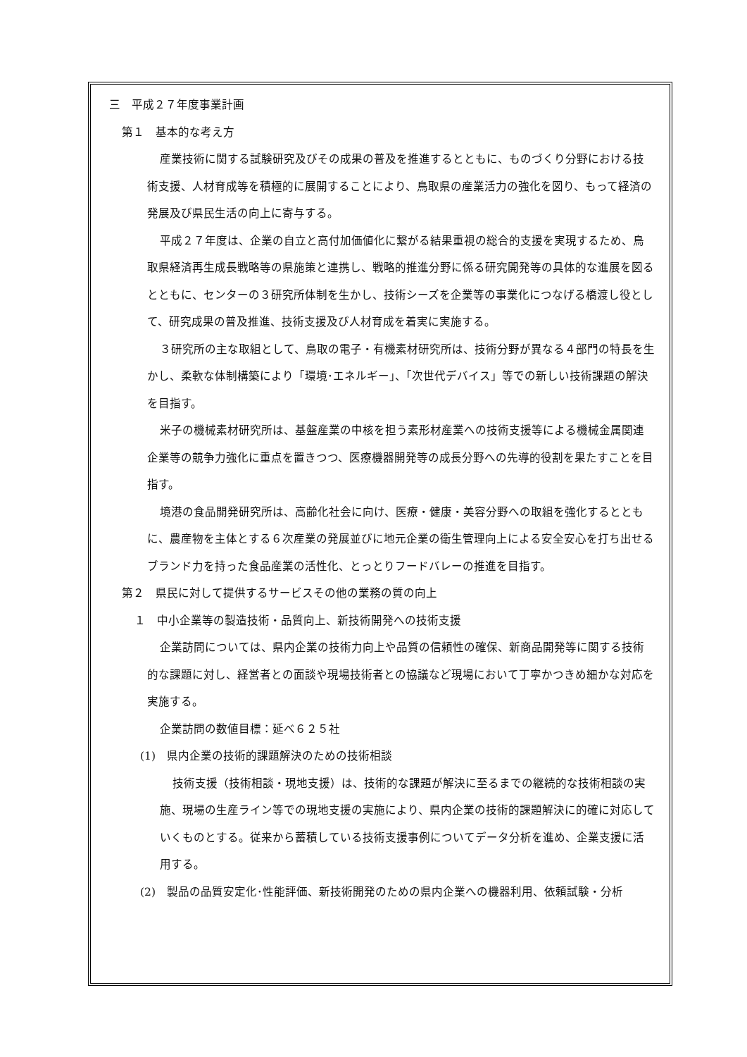三　平成２７年度事業計画
第１　基本的な考え方
産業技術に関する試験研究及びその成果の普及を推進するとともに、ものづくり分野における技術支援、人材育成等を積極的に展開することにより、鳥取県の産業活力の強化を図り、もって経済の発展及び県民生活の向上に寄与する。
平成２７年度は、企業の自立と高付加価値化に繋がる結果重視の総合的支援を実現するため、鳥取県経済再生成長戦略等の県施策と連携し、戦略的推進分野に係る研究開発等の具体的な進展を図るとともに、センターの３研究所体制を生かし、技術シーズを企業等の事業化につなげる橋渡し役として、研究成果の普及推進、技術支援及び人材育成を着実に実施する。
３研究所の主な取組として、鳥取の電子・有機素材研究所は、技術分野が異なる４部門の特長を生かし、柔軟な体制構築により「環境･エネルギー」、「次世代デバイス」等での新しい技術課題の解決を目指す。
米子の機械素材研究所は、基盤産業の中核を担う素形材産業への技術支援等による機械金属関連企業等の競争力強化に重点を置きつつ、医療機器開発等の成長分野への先導的役割を果たすことを目指す。
境港の食品開発研究所は、高齢化社会に向け、医療・健康・美容分野への取組を強化するとともに、農産物を主体とする６次産業の発展並びに地元企業の衛生管理向上による安全安心を打ち出せるブランド力を持った食品産業の活性化、とっとりフードバレーの推進を目指す。
第２　県民に対して提供するサービスその他の業務の質の向上
１　中小企業等の製造技術・品質向上、新技術開発への技術支援
企業訪問については、県内企業の技術力向上や品質の信頼性の確保、新商品開発等に関する技術的な課題に対し、経営者との面談や現場技術者との協議など現場において丁寧かつきめ細かな対応を実施する。
企業訪問の数値目標：延べ６２５社
(1)　県内企業の技術的課題解決のための技術相談
技術支援（技術相談・現地支援）は、技術的な課題が解決に至るまでの継続的な技術相談の実施、現場の生産ライン等での現地支援の実施により、県内企業の技術的課題解決に的確に対応していくものとする。従来から蓄積している技術支援事例についてデータ分析を進め、企業支援に活用する。
(2)　製品の品質安定化･性能評価、新技術開発のための県内企業への機器利用、依頼試験・分析